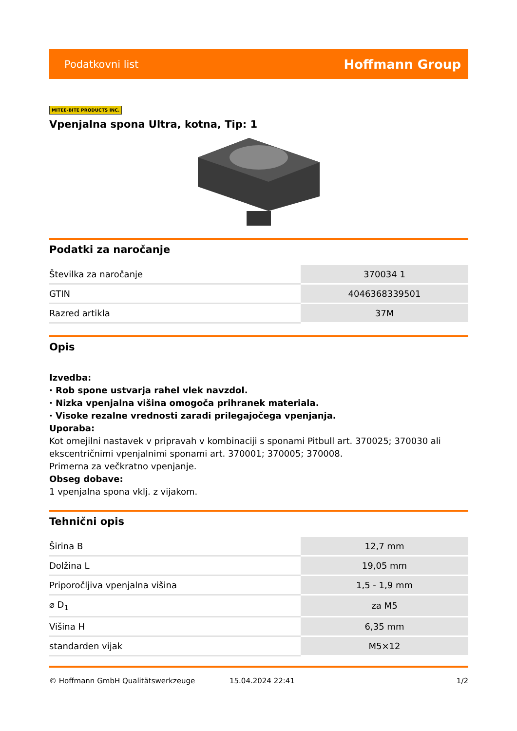Podatkovni list Hoffmann Group
MITEE-BITE PRODUCTS INC.
Vpenjalna spona Ultra, kotna, Tip: 1
Podatki za naročanje
| Številka za naročanje | 370034 1 |
| GTIN | 4046368339501 |
| Razred artikla | 37M |
Opis
Izvedba:
· Rob spone ustvarja rahel vlek navzdol.
· Nizka vpenjalna višina omogoča prihranek materiala.
· Visoke rezalne vrednosti zaradi prilegajočega vpenjanja.
Uporaba:
Kot omejilni nastavek v pripravah v kombinaciji s sponami Pitbull art. 370025; 370030 ali ekscentričnimi vpenjalnimi sponami art. 370001; 370005; 370008.
Primerna za večkratno vpenjanje.
Obseg dobave:
1 vpenjalna spona vklj. z vijakom.
Tehnični opis
| Širina B | 12,7 mm |
| Dolžina L | 19,05 mm |
| Priporočljiva vpenjalna višina | 1,5 - 1,9 mm |
| ⌀ D<sub>1</sub> | za M5 |
| Višina H | 6,35 mm |
| standarden vijak | M5×12 |
© Hoffmann GmbH Qualitätswerkzeuge 15.04.2024 22:41 1/2